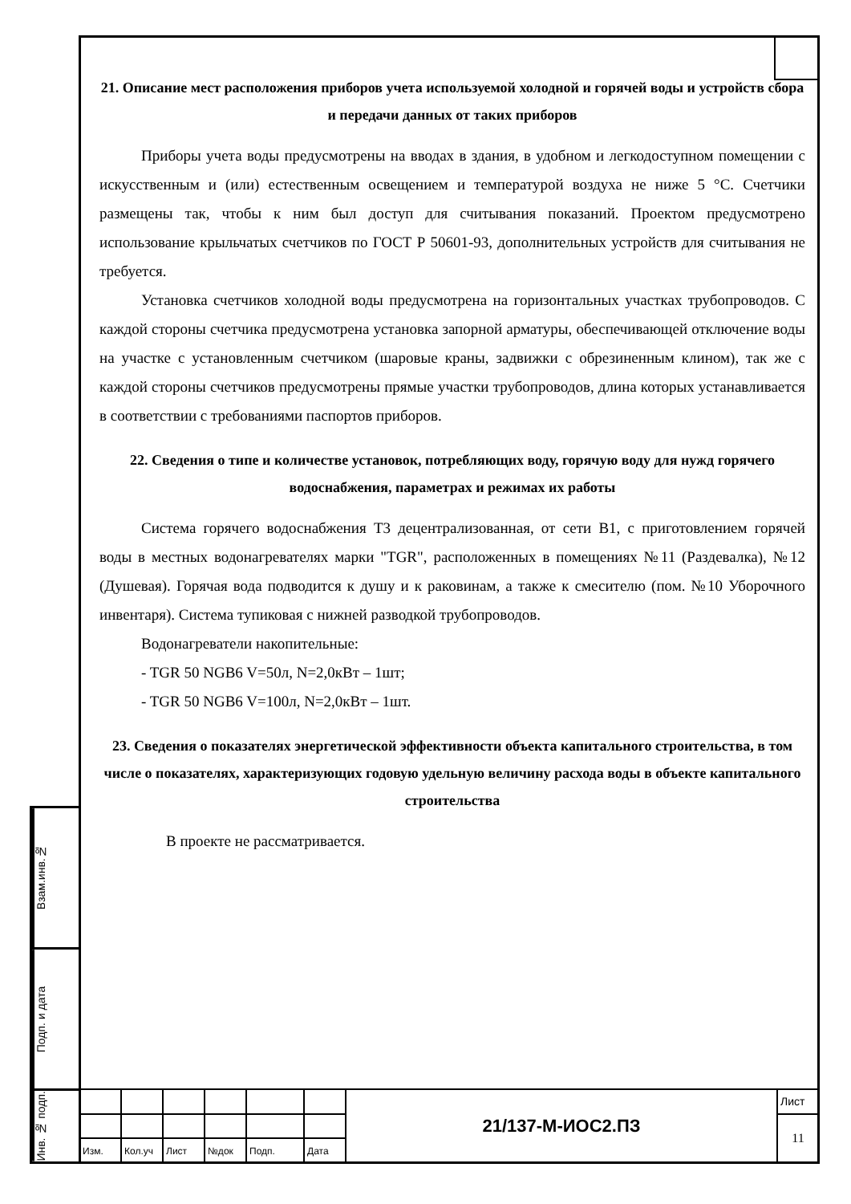Взам.инв.№
Подп. и дата
Инв. № подп.
21. Описание мест расположения приборов учета используемой холодной и горячей воды и устройств сбора и передачи данных от таких приборов
Приборы учета воды предусмотрены на вводах в здания, в удобном и легкодоступном помещении с искусственным и (или) естественным освещением и температурой воздуха не ниже 5 °С. Счетчики размещены так, чтобы к ним был доступ для считывания показаний. Проектом предусмотрено использование крыльчатых счетчиков по ГОСТ Р 50601-93, дополнительных устройств для считывания не требуется.
Установка счетчиков холодной воды предусмотрена на горизонтальных участках трубопроводов. С каждой стороны счетчика предусмотрена установка запорной арматуры, обеспечивающей отключение воды на участке с установленным счетчиком (шаровые краны, задвижки с обрезиненным клином), так же с каждой стороны счетчиков предусмотрены прямые участки трубопроводов, длина которых устанавливается в соответствии с требованиями паспортов приборов.
22. Сведения о типе и количестве установок, потребляющих воду, горячую воду для нужд горячего водоснабжения, параметрах и режимах их работы
Система горячего водоснабжения Т3 децентрализованная, от сети В1, с приготовлением горячей воды в местных водонагревателях марки "TGR", расположенных в помещениях №11 (Раздевалка), №12 (Душевая). Горячая вода подводится к душу и к раковинам, а также к смесителю (пом. №10 Уборочного инвентаря). Система тупиковая с нижней разводкой трубопроводов.
Водонагреватели накопительные:
- TGR 50 NGB6 V=50л, N=2,0кВт – 1шт;
- TGR 50 NGB6 V=100л, N=2,0кВт – 1шт.
23. Сведения о показателях энергетической эффективности объекта капитального строительства, в том числе о показателях, характеризующих годовую удельную величину расхода воды в объекте капитального строительства
В проекте не рассматривается.
| | | | | | | 21/137-М-ИОС2.ПЗ | Лист |
| | | | | | | | 11 |
| Изм. | Кол.уч | Лист | №док | Подп. | Дата | | |